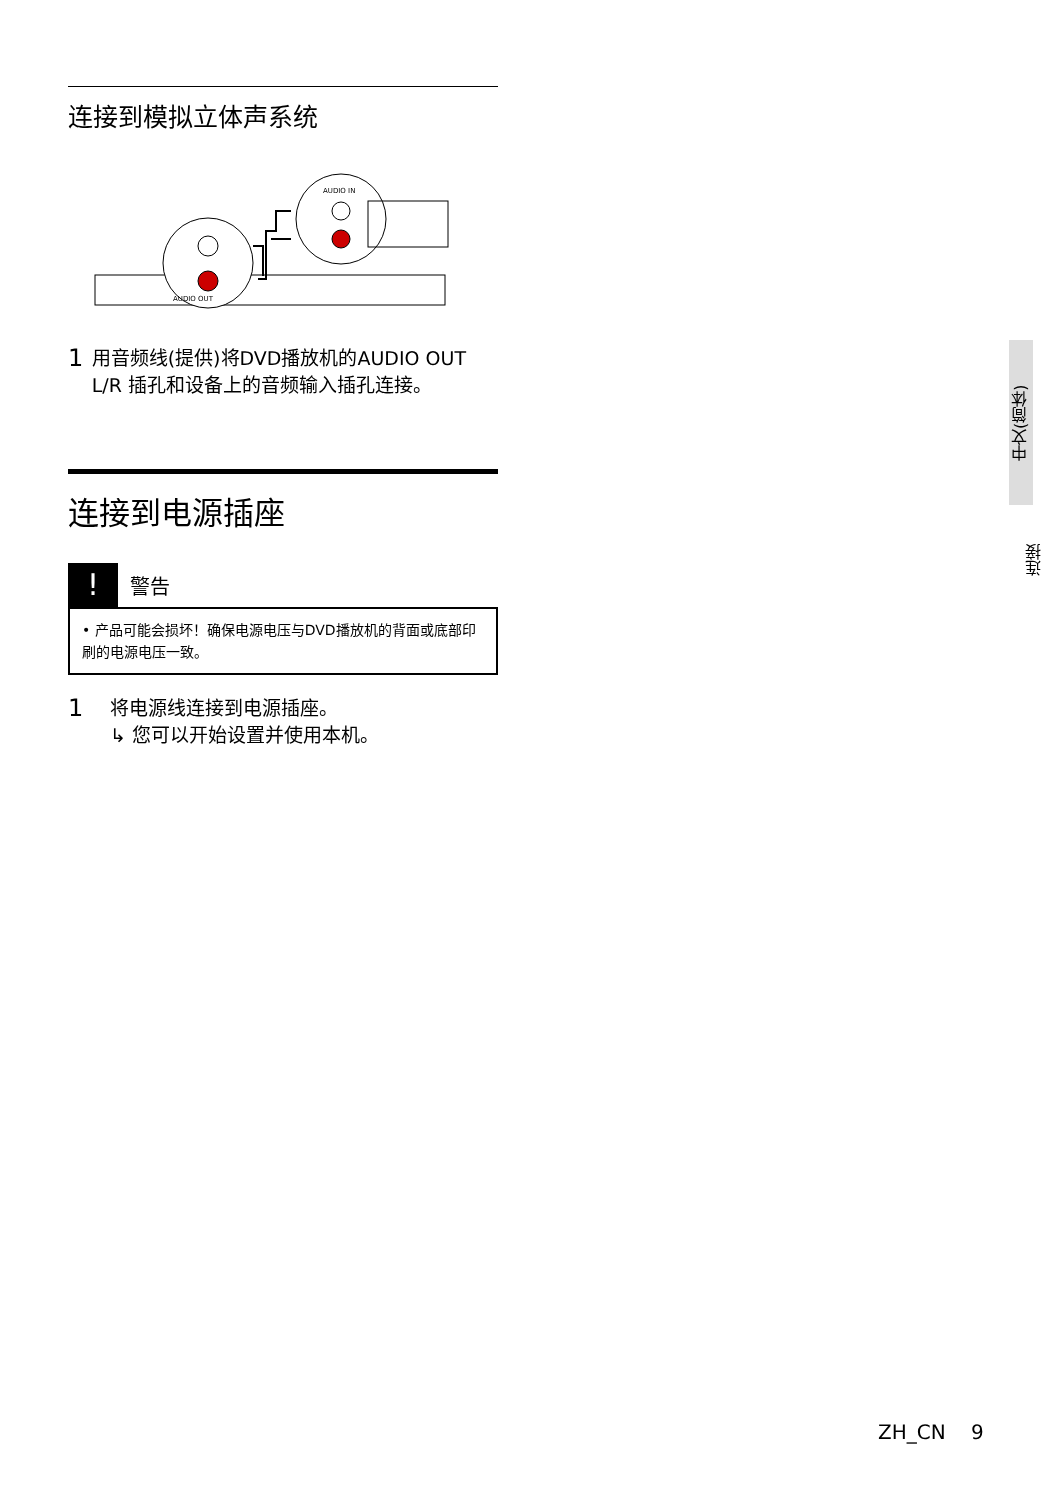连接到模拟立体声系统
AUDIO OUT
AUDIO IN
1
用音频线(提供)将DVD播放机的AUDIO OUT L/R 插孔和设备上的音频输入插孔连接。
连接到电源插座
!
警告
• 产品可能会损坏！确保电源电压与DVD播放机的背面或底部印刷的电源电压一致。
1
将电源线连接到电源插座。
↳ 您可以开始设置并使用本机。
中文(简体)
连接
ZH_CN 9